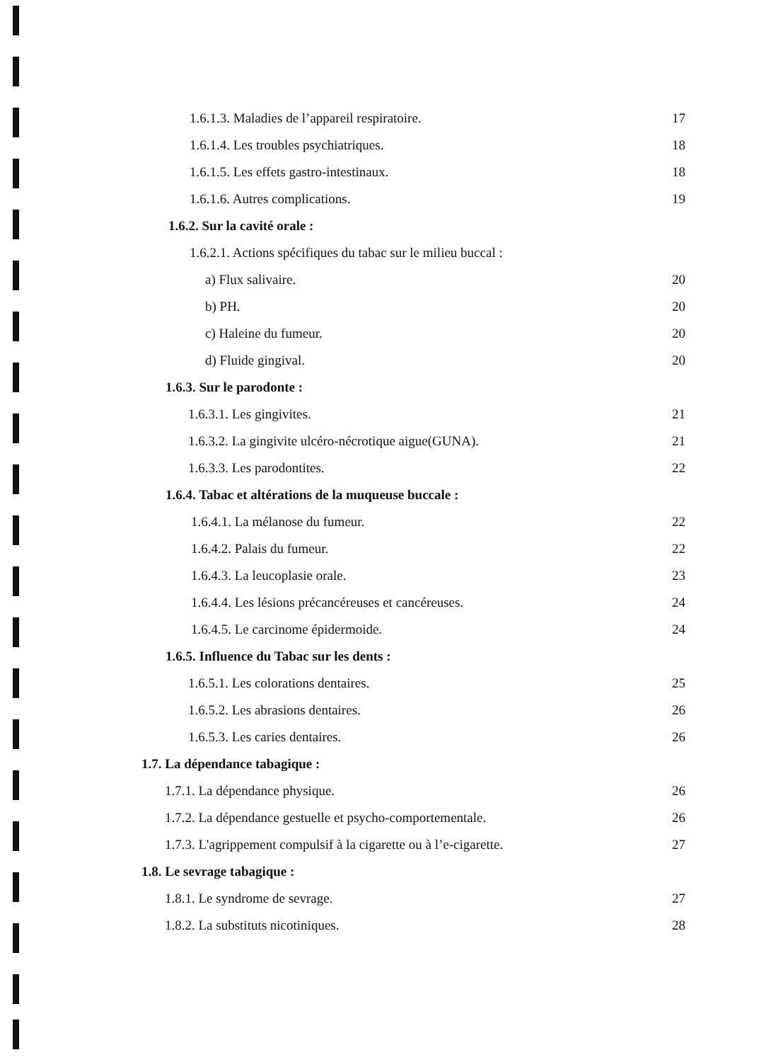1.6.1.3. Maladies de l’appareil respiratoire. 17
1.6.1.4. Les troubles psychiatriques. 18
1.6.1.5. Les effets gastro-intestinaux. 18
1.6.1.6. Autres complications. 19
1.6.2. Sur la cavité orale :
1.6.2.1. Actions spécifiques du tabac sur le milieu buccal :
a) Flux salivaire. 20
b) PH. 20
c) Haleine du fumeur. 20
d) Fluide gingival. 20
1.6.3. Sur le parodonte :
1.6.3.1. Les gingivites. 21
1.6.3.2. La gingivite ulcéro-nécrotique aigue(GUNA). 21
1.6.3.3. Les parodontites. 22
1.6.4. Tabac et altérations de la muqueuse buccale :
1.6.4.1. La mélanose du fumeur. 22
1.6.4.2. Palais du fumeur. 22
1.6.4.3. La leucoplasie orale. 23
1.6.4.4. Les lésions précancéreuses et cancéreuses. 24
1.6.4.5. Le carcinome épidermoide. 24
1.6.5. Influence du Tabac sur les dents :
1.6.5.1. Les colorations dentaires. 25
1.6.5.2. Les abrasions dentaires. 26
1.6.5.3. Les caries dentaires. 26
1.7. La dépendance tabagique :
1.7.1. La dépendance physique. 26
1.7.2. La dépendance gestuelle et psycho-comportementale. 26
1.7.3. L'agrippement compulsif à la cigarette ou à l’e-cigarette. 27
1.8. Le sevrage tabagique :
1.8.1. Le syndrome de sevrage. 27
1.8.2. La substituts nicotiniques. 28